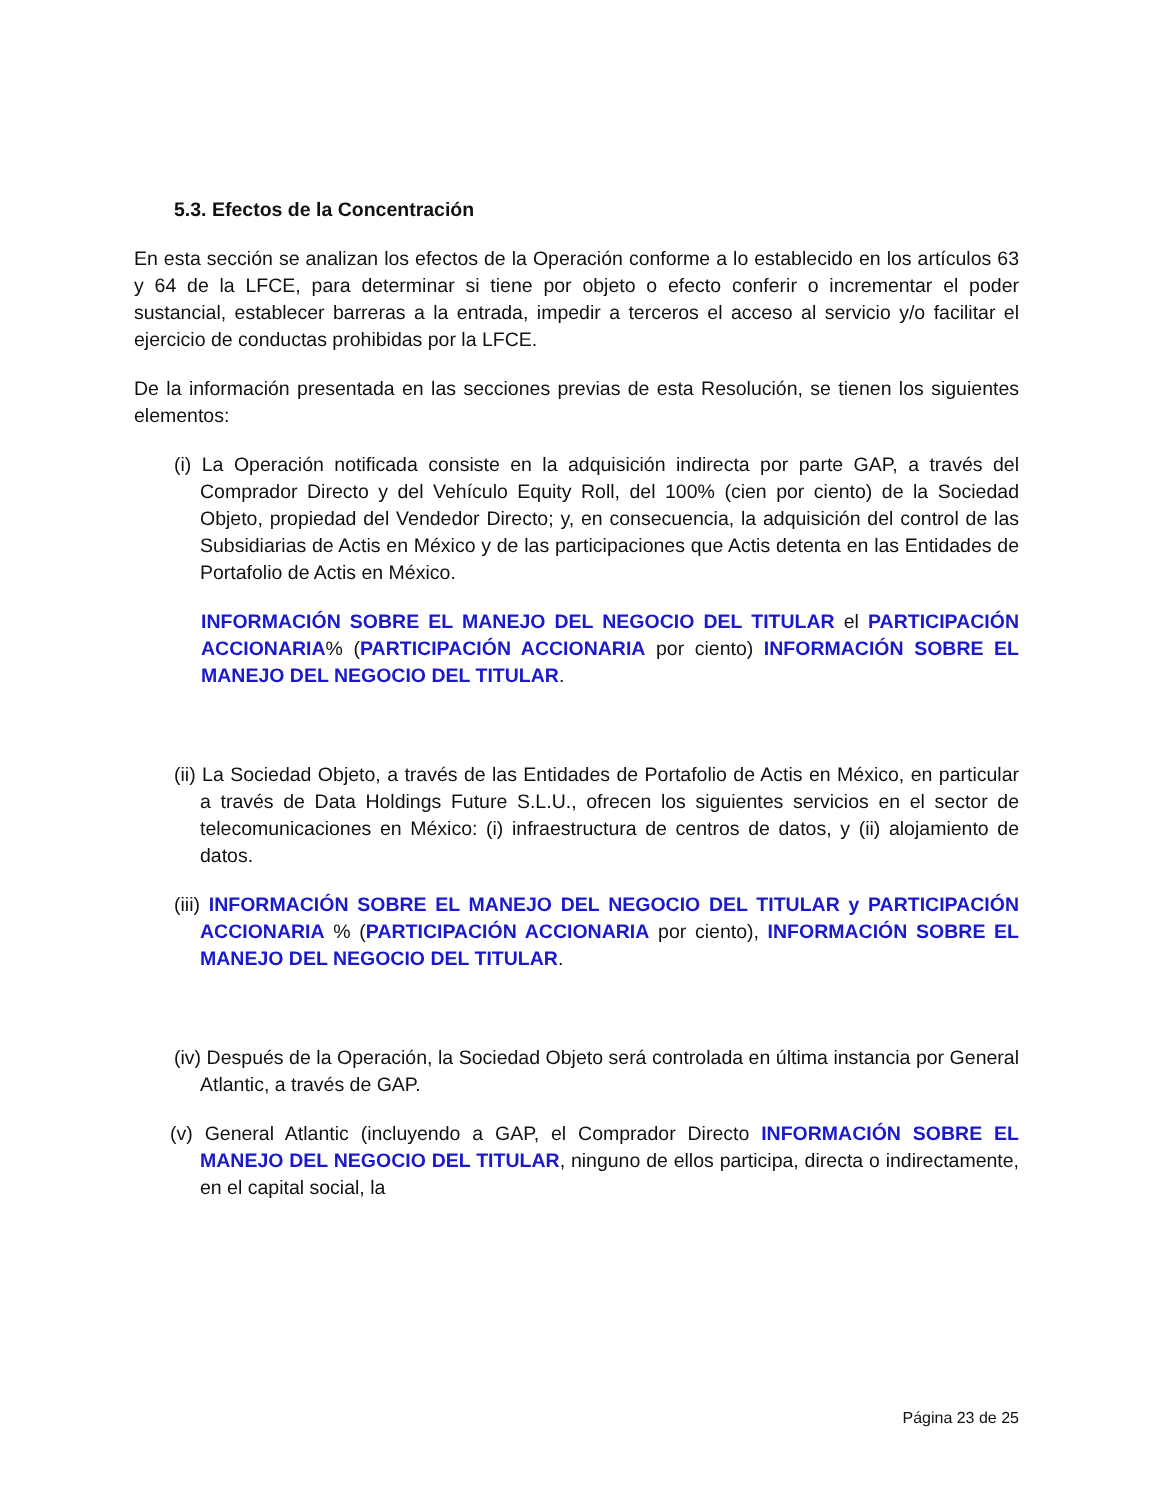5.3. Efectos de la Concentración
En esta sección se analizan los efectos de la Operación conforme a lo establecido en los artículos 63 y 64 de la LFCE, para determinar si tiene por objeto o efecto conferir o incrementar el poder sustancial, establecer barreras a la entrada, impedir a terceros el acceso al servicio y/o facilitar el ejercicio de conductas prohibidas por la LFCE.
De la información presentada en las secciones previas de esta Resolución, se tienen los siguientes elementos:
(i) La Operación notificada consiste en la adquisición indirecta por parte GAP, a través del Comprador Directo y del Vehículo Equity Roll, del 100% (cien por ciento) de la Sociedad Objeto, propiedad del Vendedor Directo; y, en consecuencia, la adquisición del control de las Subsidiarias de Actis en México y de las participaciones que Actis detenta en las Entidades de Portafolio de Actis en México.
INFORMACIÓN SOBRE EL MANEJO DEL NEGOCIO DEL TITULAR el PARTICIPACIÓN ACCIONARIA% (PARTICIPACIÓN ACCIONARIA por ciento) INFORMACIÓN SOBRE EL MANEJO DEL NEGOCIO DEL TITULAR.
(ii) La Sociedad Objeto, a través de las Entidades de Portafolio de Actis en México, en particular a través de Data Holdings Future S.L.U., ofrecen los siguientes servicios en el sector de telecomunicaciones en México: (i) infraestructura de centros de datos, y (ii) alojamiento de datos.
(iii) INFORMACIÓN SOBRE EL MANEJO DEL NEGOCIO DEL TITULAR y PARTICIPACIÓN ACCIONARIA % (PARTICIPACIÓN ACCIONARIA por ciento), INFORMACIÓN SOBRE EL MANEJO DEL NEGOCIO DEL TITULAR.
(iv) Después de la Operación, la Sociedad Objeto será controlada en última instancia por General Atlantic, a través de GAP.
(v) General Atlantic (incluyendo a GAP, el Comprador Directo INFORMACIÓN SOBRE EL MANEJO DEL NEGOCIO DEL TITULAR, ninguno de ellos participa, directa o indirectamente, en el capital social, la
Página 23 de 25